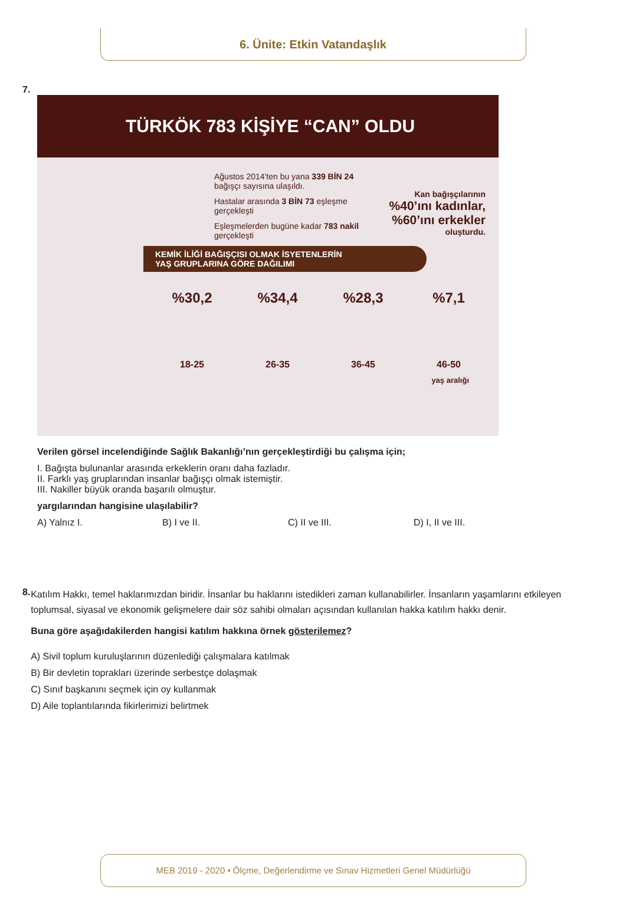6. Ünite: Etkin Vatandaşlık
7.
TÜRKÖK 783 KİŞİYE “CAN” OLDU
Ağustos 2014'ten bu yana 339 BİN 24 bağışçı sayısına ulaşıldı.
Hastalar arasında 3 BİN 73 eşleşme gerçekleşti
Eşleşmelerden bugüne kadar 783 nakil gerçekleşti
Kan bağışçılarının
%40’ını kadınlar,
%60’ını erkekler
oluşturdu.
KEMİK İLİĞİ BAĞIŞÇISI OLMAK İSYETENLERİN
YAŞ GRUPLARINA GÖRE DAĞILIMI
%30,2
18-25
%34,4
26-35
%28,3
36-45
%7,1
46-50
yaş aralığı
Verilen görsel incelendiğinde Sağlık Bakanlığı’nın gerçekleştirdiği bu çalışma için;
I. Bağışta bulunanlar arasında erkeklerin oranı daha fazladır.
II. Farklı yaş gruplarından insanlar bağışçı olmak istemiştir.
III. Nakiller büyük oranda başarılı olmuştur.
yargılarından hangisine ulaşılabilir?
A) Yalnız I. B) I ve II. C) II ve III. D) I, II ve III.
8.
Katılım Hakkı, temel haklarımızdan biridir. İnsanlar bu haklarını istedikleri zaman kullanabilirler. İnsanların yaşamlarını etkileyen toplumsal, siyasal ve ekonomik gelişmelere dair söz sahibi olmaları açısından kullanılan hakka katılım hakkı denir.
Buna göre aşağıdakilerden hangisi katılım hakkına örnek gösterilemez?
A) Sivil toplum kuruluşlarının düzenlediği çalışmalara katılmak
B) Bir devletin toprakları üzerinde serbestçe dolaşmak
C) Sınıf başkanını seçmek için oy kullanmak
D) Aile toplantılarında fikirlerimizi belirtmek
MEB 2019 - 2020 • Ölçme, Değerlendirme ve Sınav Hizmetleri Genel Müdürlüğü